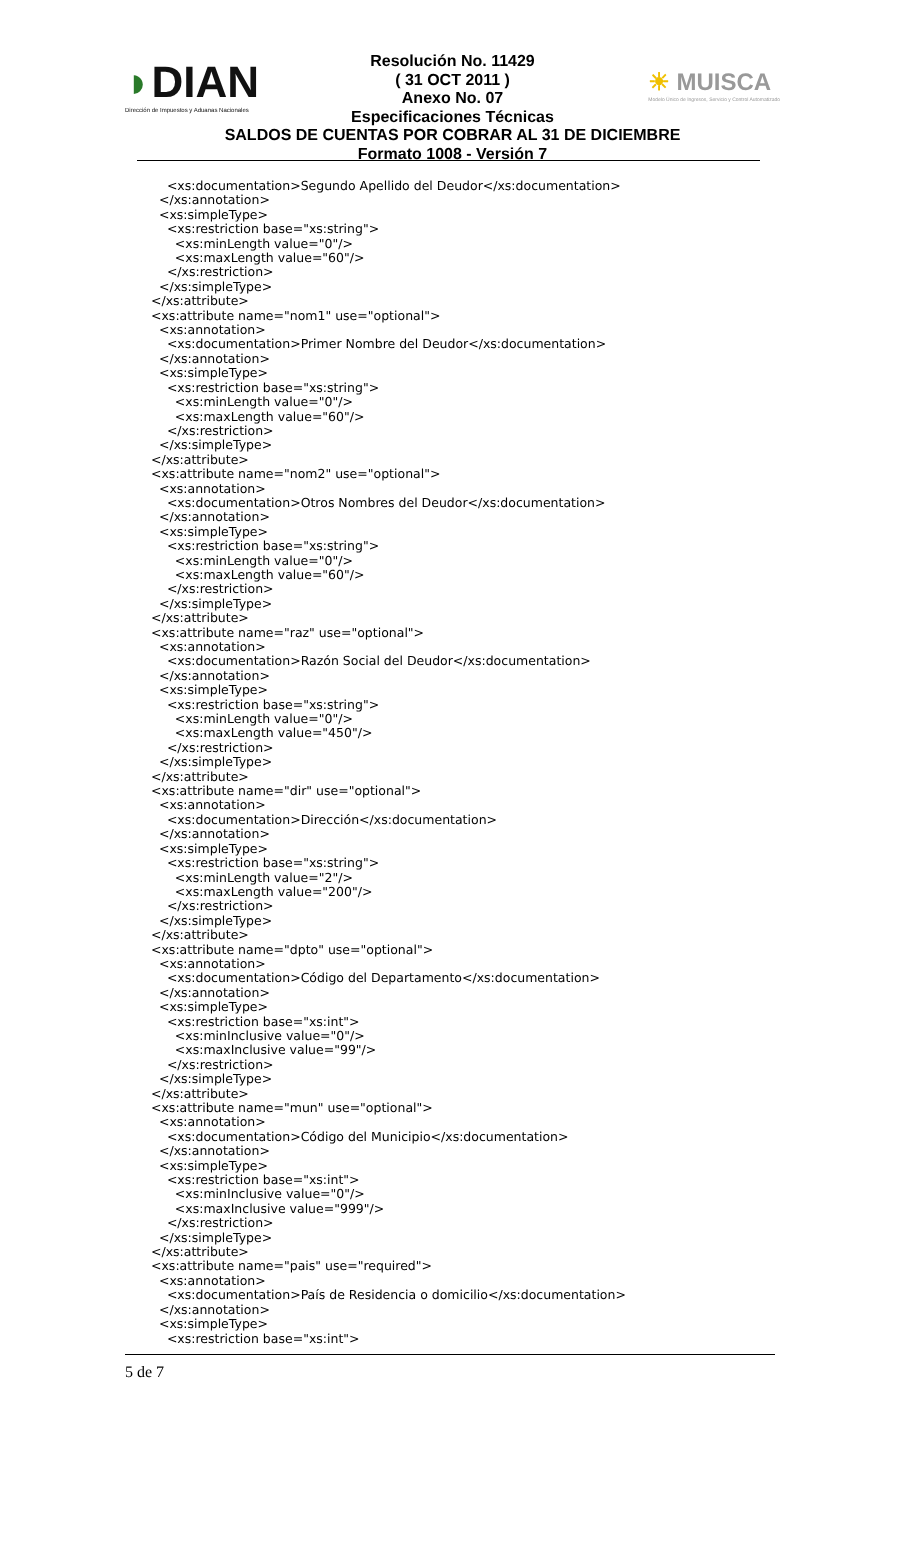◗DIAN
Dirección de Impuestos y Aduanas Nacionales
☀ MUISCA
Modelo Único de Ingresos, Servicio y Control Automatizado
Resolución No. 11429
( 31 OCT 2011 )
Anexo No. 07
Especificaciones Técnicas
SALDOS DE CUENTAS POR COBRAR AL 31 DE DICIEMBRE
Formato 1008 - Versión 7
    <xs:documentation>Segundo Apellido del Deudor</xs:documentation>
  </xs:annotation>
  <xs:simpleType>
    <xs:restriction base="xs:string">
      <xs:minLength value="0"/>
      <xs:maxLength value="60"/>
    </xs:restriction>
  </xs:simpleType>
</xs:attribute>
<xs:attribute name="nom1" use="optional">
  <xs:annotation>
    <xs:documentation>Primer Nombre del Deudor</xs:documentation>
  </xs:annotation>
  <xs:simpleType>
    <xs:restriction base="xs:string">
      <xs:minLength value="0"/>
      <xs:maxLength value="60"/>
    </xs:restriction>
  </xs:simpleType>
</xs:attribute>
<xs:attribute name="nom2" use="optional">
  <xs:annotation>
    <xs:documentation>Otros Nombres del Deudor</xs:documentation>
  </xs:annotation>
  <xs:simpleType>
    <xs:restriction base="xs:string">
      <xs:minLength value="0"/>
      <xs:maxLength value="60"/>
    </xs:restriction>
  </xs:simpleType>
</xs:attribute>
<xs:attribute name="raz" use="optional">
  <xs:annotation>
    <xs:documentation>Razón Social del Deudor</xs:documentation>
  </xs:annotation>
  <xs:simpleType>
    <xs:restriction base="xs:string">
      <xs:minLength value="0"/>
      <xs:maxLength value="450"/>
    </xs:restriction>
  </xs:simpleType>
</xs:attribute>
<xs:attribute name="dir" use="optional">
  <xs:annotation>
    <xs:documentation>Dirección</xs:documentation>
  </xs:annotation>
  <xs:simpleType>
    <xs:restriction base="xs:string">
      <xs:minLength value="2"/>
      <xs:maxLength value="200"/>
    </xs:restriction>
  </xs:simpleType>
</xs:attribute>
<xs:attribute name="dpto" use="optional">
  <xs:annotation>
    <xs:documentation>Código del Departamento</xs:documentation>
  </xs:annotation>
  <xs:simpleType>
    <xs:restriction base="xs:int">
      <xs:minInclusive value="0"/>
      <xs:maxInclusive value="99"/>
    </xs:restriction>
  </xs:simpleType>
</xs:attribute>
<xs:attribute name="mun" use="optional">
  <xs:annotation>
    <xs:documentation>Código del Municipio</xs:documentation>
  </xs:annotation>
  <xs:simpleType>
    <xs:restriction base="xs:int">
      <xs:minInclusive value="0"/>
      <xs:maxInclusive value="999"/>
    </xs:restriction>
  </xs:simpleType>
</xs:attribute>
<xs:attribute name="pais" use="required">
  <xs:annotation>
    <xs:documentation>País de Residencia o domicilio</xs:documentation>
  </xs:annotation>
  <xs:simpleType>
    <xs:restriction base="xs:int">
5 de 7